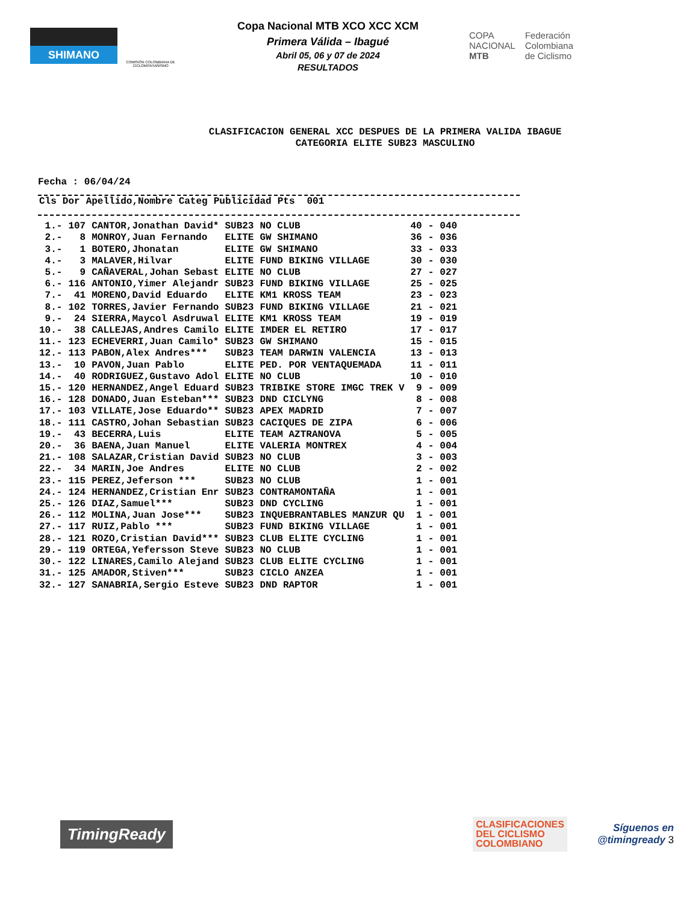SHIMANO
COMISIÓN COLOMBIANA DE CICLOMONTAÑISMO
Copa Nacional MTB XCO XCC XCM
Primera Válida – Ibagué
Abril 05, 06 y 07 de 2024
RESULTADOS
COPA
NACIONAL
MTB
Federación
Colombiana
de Ciclismo
CLASIFICACION GENERAL XCC DESPUES DE LA PRIMERA VALIDA IBAGUE
CATEGORIA ELITE SUB23 MASCULINO
Fecha : 06/04/24
| Cls | Dor | Apellido,Nombre | Categ | Publicidad | Pts | | 001 |
| --- | --- | --- | --- | --- | --- | --- | --- |
| 1.- | 107 | CANTOR,Jonathan David* | SUB23 | NO CLUB | 40 | - | 040 |
| 2.- | 8 | MONROY,Juan Fernando | ELITE | GW SHIMANO | 36 | - | 036 |
| 3.- | 1 | BOTERO,Jhonatan | ELITE | GW SHIMANO | 33 | - | 033 |
| 4.- | 3 | MALAVER,Hilvar | ELITE | FUND BIKING VILLAGE | 30 | - | 030 |
| 5.- | 9 | CAÑAVERAL,Johan Sebast | ELITE | NO CLUB | 27 | - | 027 |
| 6.- | 116 | ANTONIO,Yimer Alejandr | SUB23 | FUND BIKING VILLAGE | 25 | - | 025 |
| 7.- | 41 | MORENO,David Eduardo | ELITE | KM1 KROSS TEAM | 23 | - | 023 |
| 8.- | 102 | TORRES,Javier Fernando | SUB23 | FUND BIKING VILLAGE | 21 | - | 021 |
| 9.- | 24 | SIERRA,Maycol Asdruwal | ELITE | KM1 KROSS TEAM | 19 | - | 019 |
| 10.- | 38 | CALLEJAS,Andres Camilo | ELITE | IMDER EL RETIRO | 17 | - | 017 |
| 11.- | 123 | ECHEVERRI,Juan Camilo* | SUB23 | GW SHIMANO | 15 | - | 015 |
| 12.- | 113 | PABON,Alex Andres*** | SUB23 | TEAM DARWIN VALENCIA | 13 | - | 013 |
| 13.- | 10 | PAVON,Juan Pablo | ELITE | PED. POR VENTAQUEMADA | 11 | - | 011 |
| 14.- | 40 | RODRIGUEZ,Gustavo Adol | ELITE | NO CLUB | 10 | - | 010 |
| 15.- | 120 | HERNANDEZ,Angel Eduard | SUB23 | TRIBIKE STORE IMGC TREK V | 9 | - | 009 |
| 16.- | 128 | DONADO,Juan Esteban*** | SUB23 | DND CICLYNG | 8 | - | 008 |
| 17.- | 103 | VILLATE,Jose Eduardo** | SUB23 | APEX MADRID | 7 | - | 007 |
| 18.- | 111 | CASTRO,Johan Sebastian | SUB23 | CACIQUES DE ZIPA | 6 | - | 006 |
| 19.- | 43 | BECERRA,Luis | ELITE | TEAM AZTRANOVA | 5 | - | 005 |
| 20.- | 36 | BAENA,Juan Manuel | ELITE | VALERIA MONTREX | 4 | - | 004 |
| 21.- | 108 | SALAZAR,Cristian David | SUB23 | NO CLUB | 3 | - | 003 |
| 22.- | 34 | MARIN,Joe Andres | ELITE | NO CLUB | 2 | - | 002 |
| 23.- | 115 | PEREZ,Jeferson *** | SUB23 | NO CLUB | 1 | - | 001 |
| 24.- | 124 | HERNANDEZ,Cristian Enr | SUB23 | CONTRAMONTAÑA | 1 | - | 001 |
| 25.- | 126 | DIAZ,Samuel*** | SUB23 | DND CYCLING | 1 | - | 001 |
| 26.- | 112 | MOLINA,Juan Jose*** | SUB23 | INQUEBRANTABLES MANZUR QU | 1 | - | 001 |
| 27.- | 117 | RUIZ,Pablo *** | SUB23 | FUND BIKING VILLAGE | 1 | - | 001 |
| 28.- | 121 | ROZO,Cristian David*** | SUB23 | CLUB ELITE CYCLING | 1 | - | 001 |
| 29.- | 119 | ORTEGA,Yefersson Steve | SUB23 | NO CLUB | 1 | - | 001 |
| 30.- | 122 | LINARES,Camilo Alejand | SUB23 | CLUB ELITE CYCLING | 1 | - | 001 |
| 31.- | 125 | AMADOR,Stiven*** | SUB23 | CICLO ANZEA | 1 | - | 001 |
| 32.- | 127 | SANABRIA,Sergio Esteve | SUB23 | DND RAPTOR | 1 | - | 001 |
TimingReady
CLASIFICACIONES
DEL CICLISMO
COLOMBIANO
Síguenos en
@timingready 3